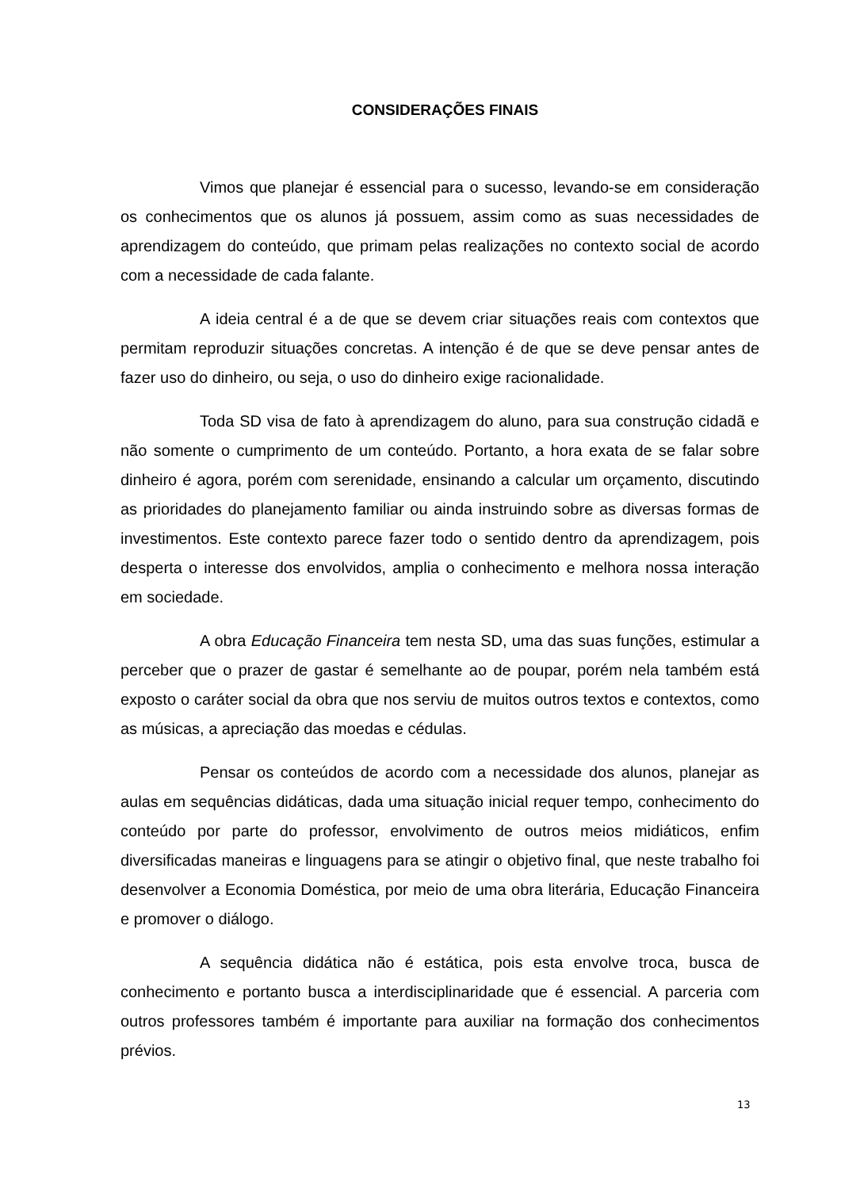CONSIDERAÇÕES FINAIS
Vimos que planejar é essencial para o sucesso, levando-se em consideração os conhecimentos que os alunos já possuem, assim como as suas necessidades de aprendizagem do conteúdo, que primam pelas realizações no contexto social de acordo com a necessidade de cada falante.
A ideia central é a de que se devem criar situações reais com contextos que permitam reproduzir situações concretas. A intenção é de que se deve pensar antes de fazer uso do dinheiro, ou seja, o uso do dinheiro exige racionalidade.
Toda SD visa de fato à aprendizagem do aluno, para sua construção cidadã e não somente o cumprimento de um conteúdo. Portanto, a hora exata de se falar sobre dinheiro é agora, porém com serenidade, ensinando a calcular um orçamento, discutindo as prioridades do planejamento familiar ou ainda instruindo sobre as diversas formas de investimentos. Este contexto parece fazer todo o sentido dentro da aprendizagem, pois desperta o interesse dos envolvidos, amplia o conhecimento e melhora nossa interação em sociedade.
A obra Educação Financeira tem nesta SD, uma das suas funções, estimular a perceber que o prazer de gastar é semelhante ao de poupar, porém nela também está exposto o caráter social da obra que nos serviu de muitos outros textos e contextos, como as músicas, a apreciação das moedas e cédulas.
Pensar os conteúdos de acordo com a necessidade dos alunos, planejar as aulas em sequências didáticas, dada uma situação inicial requer tempo, conhecimento do conteúdo por parte do professor, envolvimento de outros meios midiáticos, enfim diversificadas maneiras e linguagens para se atingir o objetivo final, que neste trabalho foi desenvolver a Economia Doméstica, por meio de uma obra literária, Educação Financeira e promover o diálogo.
A sequência didática não é estática, pois esta envolve troca, busca de conhecimento e portanto busca a interdisciplinaridade que é essencial. A parceria com outros professores também é importante para auxiliar na formação dos conhecimentos prévios.
13